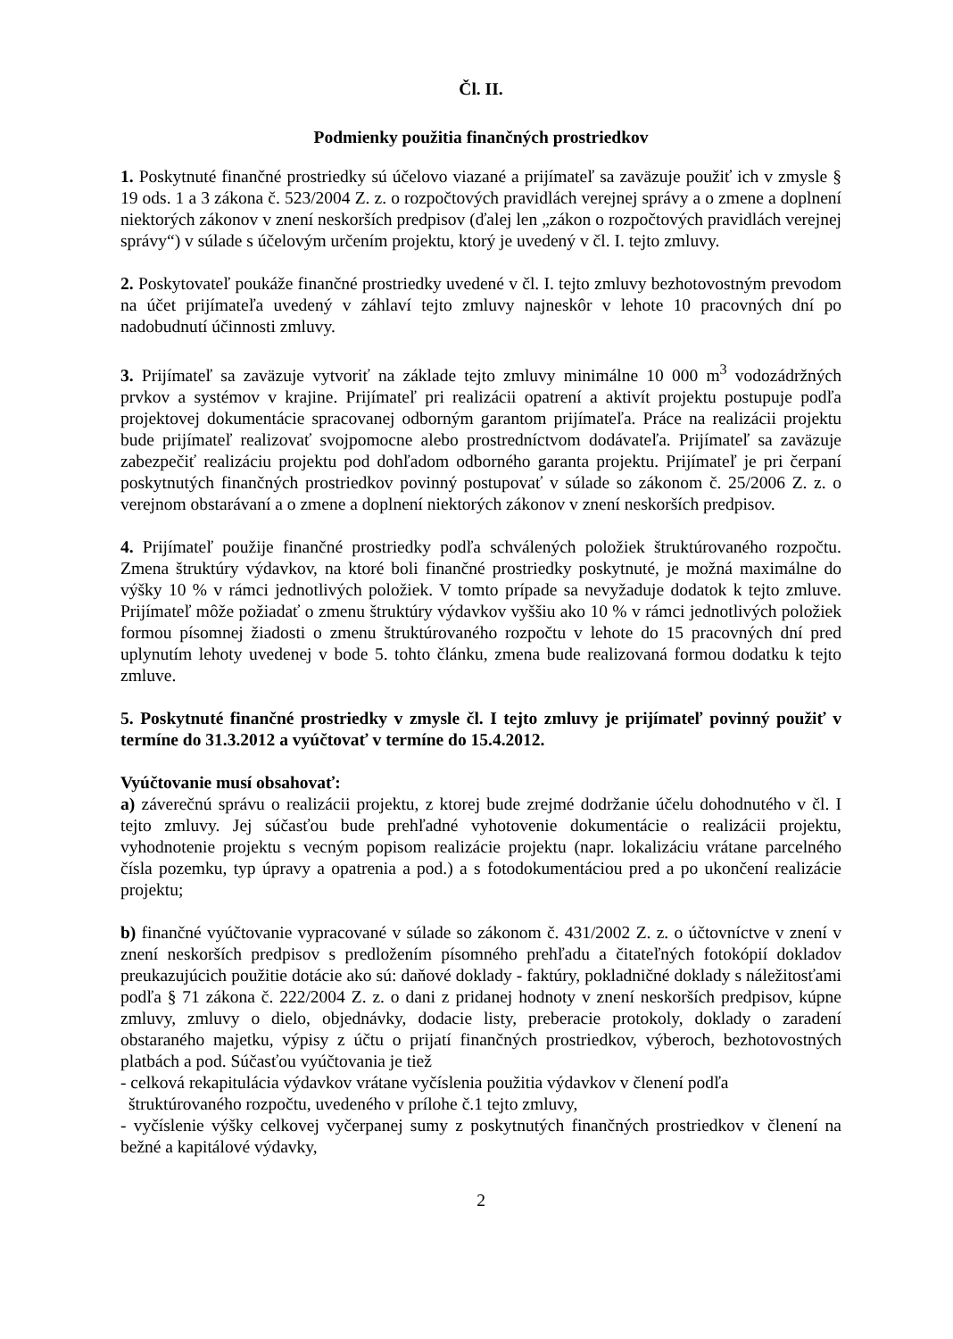Čl. II.
Podmienky použitia finančných prostriedkov
1. Poskytnuté finančné prostriedky sú účelovo viazané a prijímateľ sa zaväzuje použiť ich v zmysle § 19 ods. 1 a 3 zákona č. 523/2004 Z. z. o rozpočtových pravidlách verejnej správy a o zmene a doplnení niektorých zákonov v znení neskorších predpisov (ďalej len „zákon o rozpočtových pravidlách verejnej správy“) v súlade s účelovým určením projektu, ktorý je uvedený v čl. I. tejto zmluvy.
2. Poskytovateľ poukáže finančné prostriedky uvedené v čl. I. tejto zmluvy bezhotovostným prevodom na účet prijímateľa uvedený v záhlaví tejto zmluvy najneskôr v lehote 10 pracovných dní po nadobudnutí účinnosti zmluvy.
3. Prijímateľ sa zaväzuje vytvoriť na základe tejto zmluvy minimálne 10 000 m<sup>3</sup> vodozádržných prvkov a systémov v krajine. Prijímateľ pri realizácii opatrení a aktivít projektu postupuje podľa projektovej dokumentácie spracovanej odborným garantom prijímateľa. Práce na realizácii projektu bude prijímateľ realizovať svojpomocne alebo prostredníctvom dodávateľa. Prijímateľ sa zaväzuje zabezpečiť realizáciu projektu pod dohľadom odborného garanta projektu. Prijímateľ je pri čerpaní poskytnutých finančných prostriedkov povinný postupovať v súlade so zákonom č. 25/2006 Z. z. o verejnom obstarávaní a o zmene a doplnení niektorých zákonov v znení neskorších predpisov.
4. Prijímateľ použije finančné prostriedky podľa schválených položiek štruktúrovaného rozpočtu. Zmena štruktúry výdavkov, na ktoré boli finančné prostriedky poskytnuté, je možná maximálne do výšky 10 % v rámci jednotlivých položiek. V tomto prípade sa nevyžaduje dodatok k tejto zmluve. Prijímateľ môže požiadať o zmenu štruktúry výdavkov vyššiu ako 10 % v rámci jednotlivých položiek formou písomnej žiadosti o zmenu štruktúrovaného rozpočtu v lehote do 15 pracovných dní pred uplynutím lehoty uvedenej v bode 5. tohto článku, zmena bude realizovaná formou dodatku k tejto zmluve.
5. Poskytnuté finančné prostriedky v zmysle čl. I tejto zmluvy je prijímateľ povinný použiť v termíne do 31.3.2012 a vyúčtovať v termíne do 15.4.2012.
Vyúčtovanie musí obsahovať:
a) záverečnú správu o realizácii projektu, z ktorej bude zrejmé dodržanie účelu dohodnutého v čl. I tejto zmluvy. Jej súčasťou bude prehľadné vyhotovenie dokumentácie o realizácii projektu, vyhodnotenie projektu s vecným popisom realizácie projektu (napr. lokalizáciu vrátane parcelného čísla pozemku, typ úpravy a opatrenia a pod.) a s fotodokumentáciou pred a po ukončení realizácie projektu;
b) finančné vyúčtovanie vypracované v súlade so zákonom č. 431/2002 Z. z. o účtovníctve v znení v znení neskorších predpisov s predložením písomného prehľadu a čitateľných fotokópií dokladov preukazujúcich použitie dotácie ako sú: daňové doklady - faktúry, pokladničné doklady s náležitosťami podľa § 71 zákona č. 222/2004 Z. z. o dani z pridanej hodnoty v znení neskorších predpisov, kúpne zmluvy, zmluvy o dielo, objednávky, dodacie listy, preberacie protokoly, doklady o zaradení obstaraného majetku, výpisy z účtu o prijatí finančných prostriedkov, výberoch, bezhotovostných platbách a pod. Súčasťou vyúčtovania je tiež
- celková rekapitulácia výdavkov vrátane vyčíslenia použitia výdavkov v členení podľa
štruktúrovaného rozpočtu, uvedeného v prílohe č.1 tejto zmluvy,
- vyčíslenie výšky celkovej vyčerpanej sumy z poskytnutých finančných prostriedkov v členení na bežné a kapitálové výdavky,
2